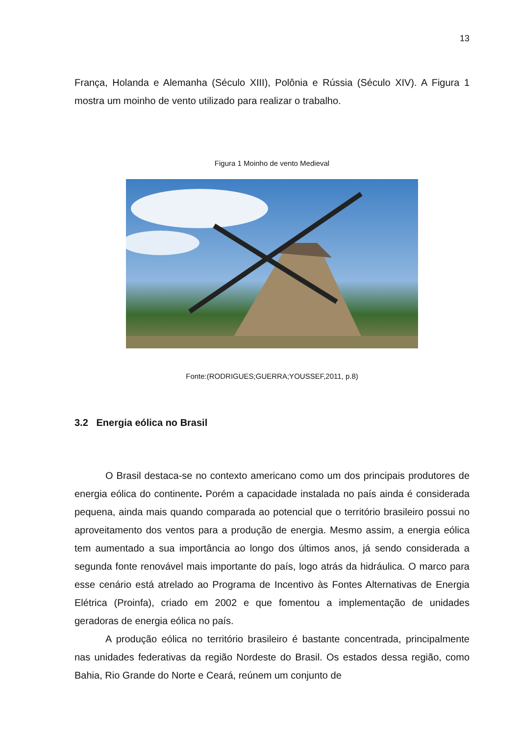13
França, Holanda e Alemanha (Século XIII), Polônia e Rússia (Século XIV). A Figura 1 mostra um moinho de vento utilizado para realizar o trabalho.
Figura 1 Moinho de vento Medieval
Fonte:(RODRIGUES;GUERRA;YOUSSEF,2011, p.8)
3.2 Energia eólica no Brasil
O Brasil destaca-se no contexto americano como um dos principais produtores de energia eólica do continente. Porém a capacidade instalada no país ainda é considerada pequena, ainda mais quando comparada ao potencial que o território brasileiro possui no aproveitamento dos ventos para a produção de energia. Mesmo assim, a energia eólica tem aumentado a sua importância ao longo dos últimos anos, já sendo considerada a segunda fonte renovável mais importante do país, logo atrás da hidráulica. O marco para esse cenário está atrelado ao Programa de Incentivo às Fontes Alternativas de Energia Elétrica (Proinfa), criado em 2002 e que fomentou a implementação de unidades geradoras de energia eólica no país.
A produção eólica no território brasileiro é bastante concentrada, principalmente nas unidades federativas da região Nordeste do Brasil. Os estados dessa região, como Bahia, Rio Grande do Norte e Ceará, reúnem um conjunto de